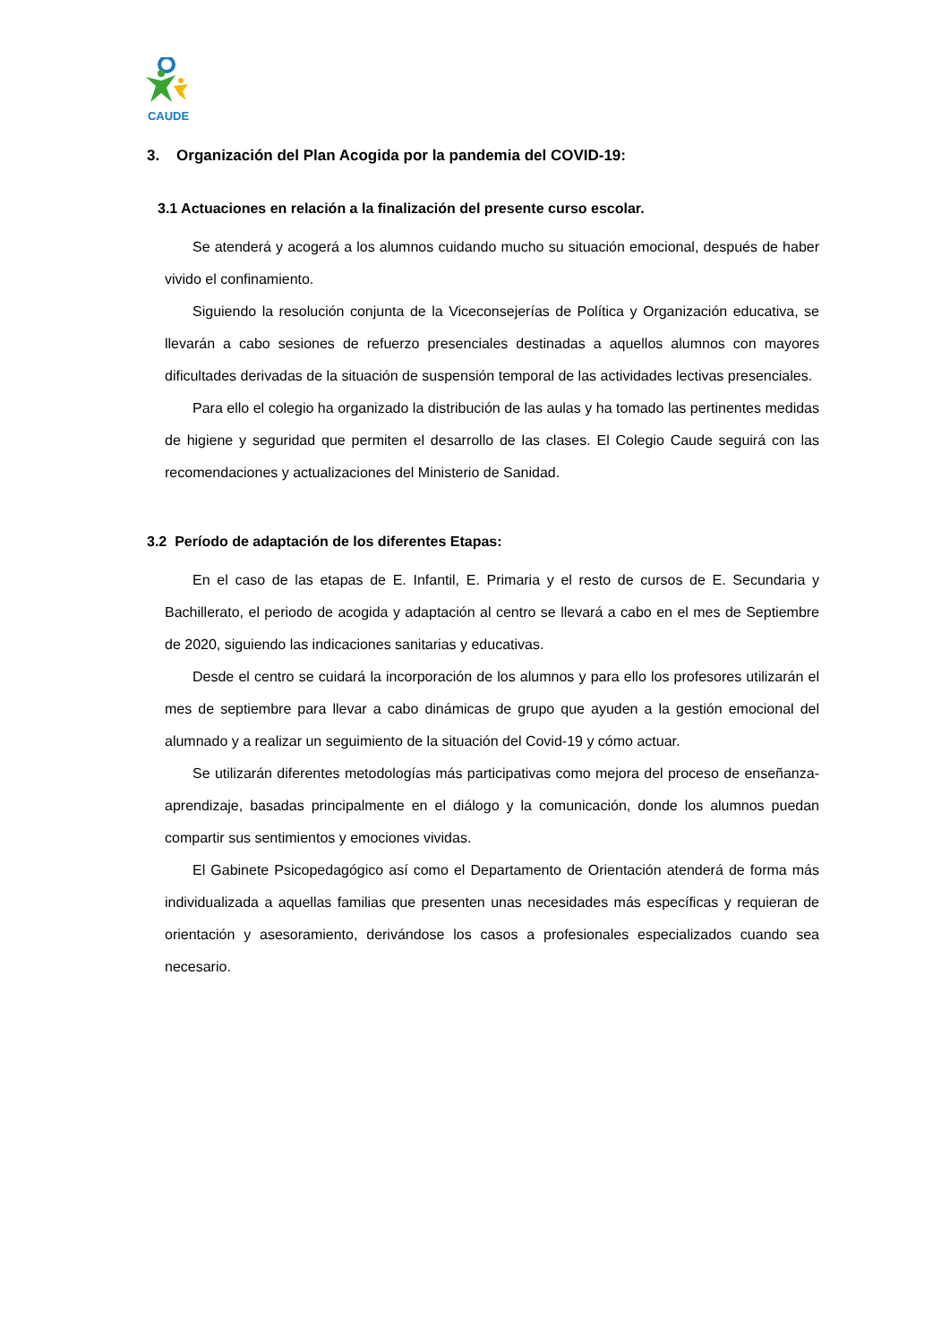CAUDE
3. Organización del Plan Acogida por la pandemia del COVID-19:
3.1 Actuaciones en relación a la finalización del presente curso escolar.
Se atenderá y acogerá a los alumnos cuidando mucho su situación emocional, después de haber vivido el confinamiento.
Siguiendo la resolución conjunta de la Viceconsejerías de Política y Organización educativa, se llevarán a cabo sesiones de refuerzo presenciales destinadas a aquellos alumnos con mayores dificultades derivadas de la situación de suspensión temporal de las actividades lectivas presenciales.
Para ello el colegio ha organizado la distribución de las aulas y ha tomado las pertinentes medidas de higiene y seguridad que permiten el desarrollo de las clases. El Colegio Caude seguirá con las recomendaciones y actualizaciones del Ministerio de Sanidad.
3.2 Período de adaptación de los diferentes Etapas:
En el caso de las etapas de E. Infantil, E. Primaria y el resto de cursos de E. Secundaria y Bachillerato, el periodo de acogida y adaptación al centro se llevará a cabo en el mes de Septiembre de 2020, siguiendo las indicaciones sanitarias y educativas.
Desde el centro se cuidará la incorporación de los alumnos y para ello los profesores utilizarán el mes de septiembre para llevar a cabo dinámicas de grupo que ayuden a la gestión emocional del alumnado y a realizar un seguimiento de la situación del Covid-19 y cómo actuar.
Se utilizarán diferentes metodologías más participativas como mejora del proceso de enseñanza-aprendizaje, basadas principalmente en el diálogo y la comunicación, donde los alumnos puedan compartir sus sentimientos y emociones vividas.
El Gabinete Psicopedagógico así como el Departamento de Orientación atenderá de forma más individualizada a aquellas familias que presenten unas necesidades más específicas y requieran de orientación y asesoramiento, derivándose los casos a profesionales especializados cuando sea necesario.